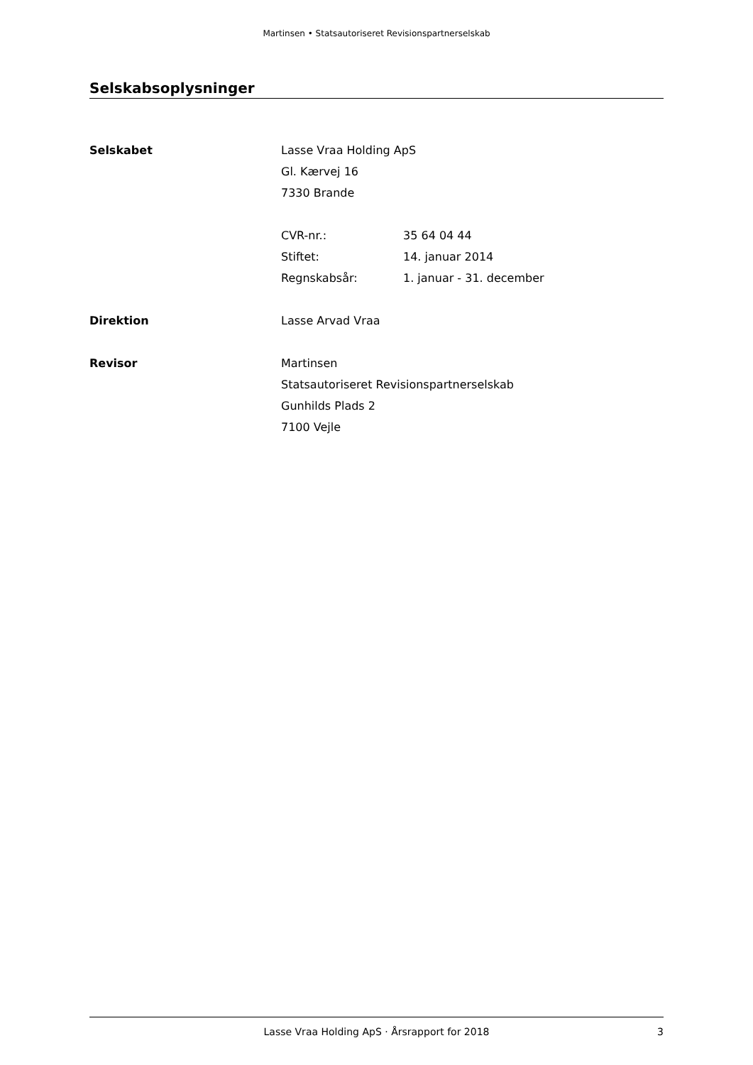Martinsen • Statsautoriseret Revisionspartnerselskab
Selskabsoplysninger
Selskabet Lasse Vraa Holding ApS
Gl. Kærvej 16
7330 Brande
CVR-nr.: 35 64 04 44
Stiftet: 14. januar 2014
Regnskabsår: 1. januar - 31. december
Direktion Lasse Arvad Vraa
Revisor Martinsen
Statsautoriseret Revisionspartnerselskab
Gunhilds Plads 2
7100 Vejle
Lasse Vraa Holding ApS · Årsrapport for 2018 3